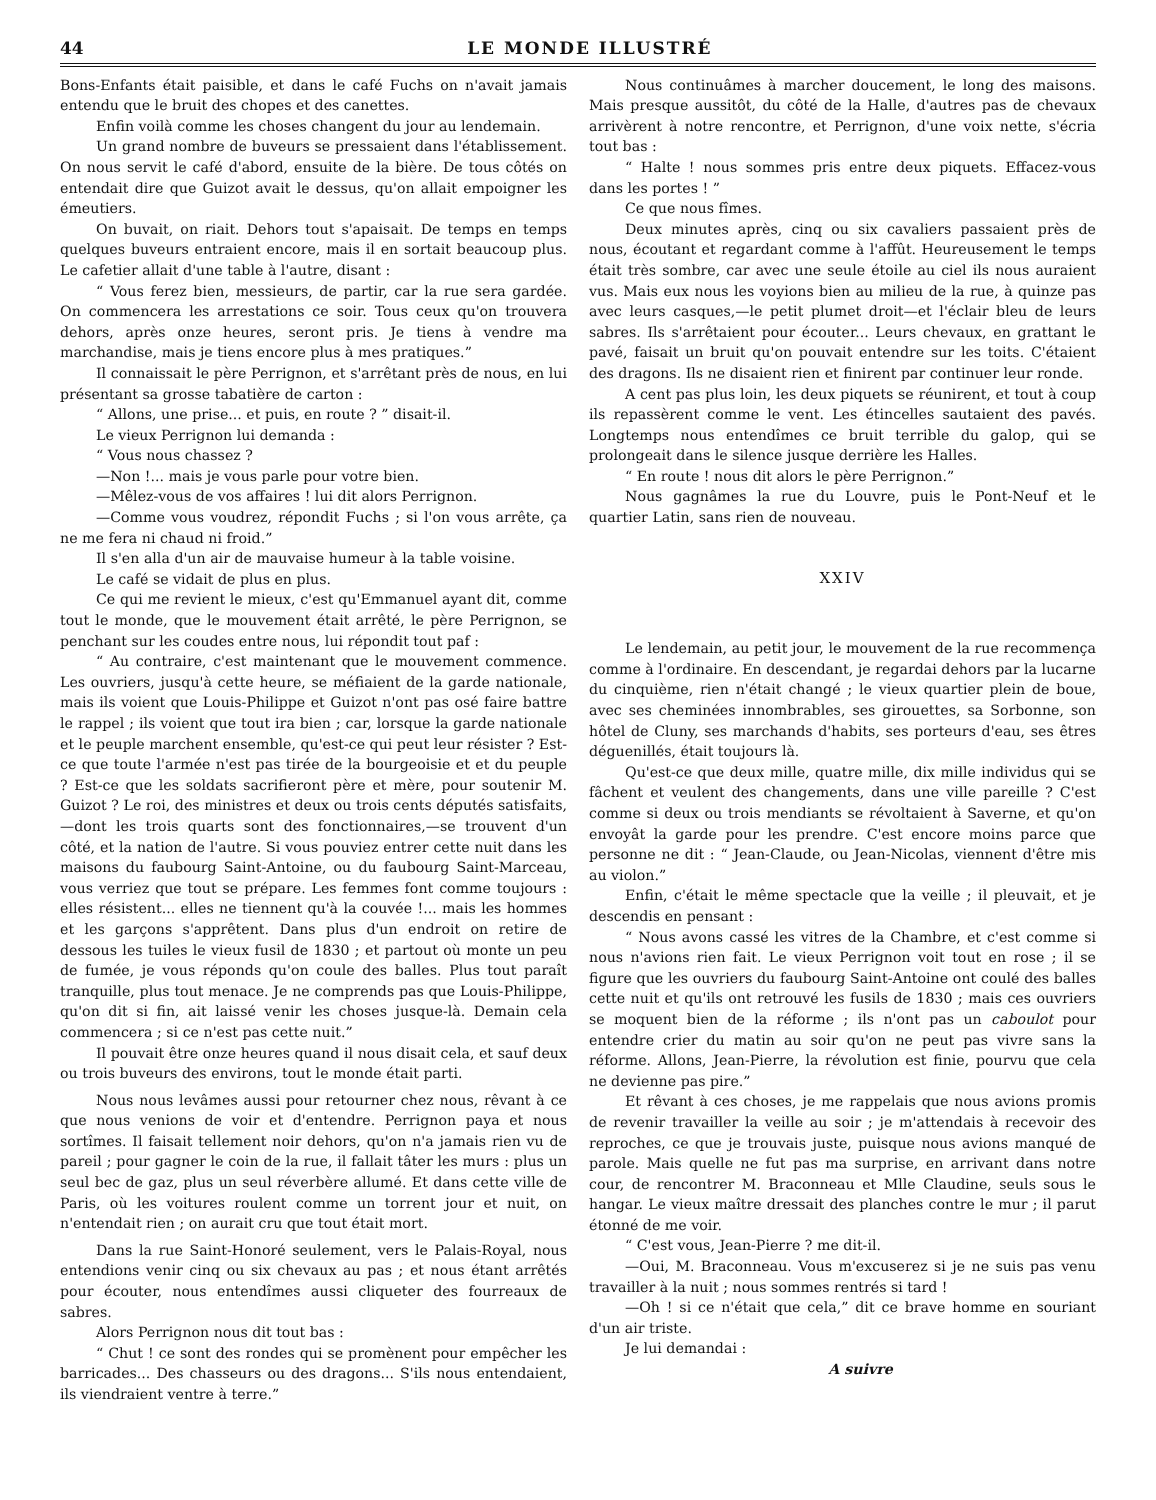44 LE MONDE ILLUSTRÉ
Bons-Enfants était paisible, et dans le café Fuchs on n'avait jamais entendu que le bruit des chopes et des canettes.
Enfin voilà comme les choses changent du jour au lendemain.
Un grand nombre de buveurs se pressaient dans l'établissement. On nous servit le café d'abord, ensuite de la bière. De tous côtés on entendait dire que Guizot avait le dessus, qu'on allait empoigner les émeutiers.
On buvait, on riait. Dehors tout s'apaisait. De temps en temps quelques buveurs entraient encore, mais il en sortait beaucoup plus. Le cafetier allait d'une table à l'autre, disant :
“ Vous ferez bien, messieurs, de partir, car la rue sera gardée. On commencera les arrestations ce soir. Tous ceux qu'on trouvera dehors, après onze heures, seront pris. Je tiens à vendre ma marchandise, mais je tiens encore plus à mes pratiques.”
Il connaissait le père Perrignon, et s'arrêtant près de nous, en lui présentant sa grosse tabatière de carton :
“ Allons, une prise... et puis, en route ? ” disait-il.
Le vieux Perrignon lui demanda :
“ Vous nous chassez ?
—Non !... mais je vous parle pour votre bien.
—Mêlez-vous de vos affaires ! lui dit alors Perrignon.
—Comme vous voudrez, répondit Fuchs ; si l'on vous arrête, ça ne me fera ni chaud ni froid.”
Il s'en alla d'un air de mauvaise humeur à la table voisine.
Le café se vidait de plus en plus.
Ce qui me revient le mieux, c'est qu'Emmanuel ayant dit, comme tout le monde, que le mouvement était arrêté, le père Perrignon, se penchant sur les coudes entre nous, lui répondit tout paf :
“ Au contraire, c'est maintenant que le mouvement commence. Les ouvriers, jusqu'à cette heure, se méfiaient de la garde nationale, mais ils voient que Louis-Philippe et Guizot n'ont pas osé faire battre le rappel ; ils voient que tout ira bien ; car, lorsque la garde nationale et le peuple marchent ensemble, qu'est-ce qui peut leur résister ? Est-ce que toute l'armée n'est pas tirée de la bourgeoisie et et du peuple ? Est-ce que les soldats sacrifieront père et mère, pour soutenir M. Guizot ? Le roi, des ministres et deux ou trois cents députés satisfaits,—dont les trois quarts sont des fonctionnaires,—se trouvent d'un côté, et la nation de l'autre. Si vous pouviez entrer cette nuit dans les maisons du faubourg Saint-Antoine, ou du faubourg Saint-Marceau, vous verriez que tout se prépare. Les femmes font comme toujours : elles résistent... elles ne tiennent qu'à la couvée !... mais les hommes et les garçons s'apprêtent. Dans plus d'un endroit on retire de dessous les tuiles le vieux fusil de 1830 ; et partout où monte un peu de fumée, je vous réponds qu'on coule des balles. Plus tout paraît tranquille, plus tout menace. Je ne comprends pas que Louis-Philippe, qu'on dit si fin, ait laissé venir les choses jusque-là. Demain cela commencera ; si ce n'est pas cette nuit.”
Il pouvait être onze heures quand il nous disait cela, et sauf deux ou trois buveurs des environs, tout le monde était parti.
Nous nous levâmes aussi pour retourner chez nous, rêvant à ce que nous venions de voir et d'entendre. Perrignon paya et nous sortîmes. Il faisait tellement noir dehors, qu'on n'a jamais rien vu de pareil ; pour gagner le coin de la rue, il fallait tâter les murs : plus un seul bec de gaz, plus un seul réverbère allumé. Et dans cette ville de Paris, où les voitures roulent comme un torrent jour et nuit, on n'entendait rien ; on aurait cru que tout était mort.
Dans la rue Saint-Honoré seulement, vers le Palais-Royal, nous entendions venir cinq ou six chevaux au pas ; et nous étant arrêtés pour écouter, nous entendîmes aussi cliqueter des fourreaux de sabres.
Alors Perrignon nous dit tout bas :
“ Chut ! ce sont des rondes qui se promènent pour empêcher les barricades... Des chasseurs ou des dragons... S'ils nous entendaient, ils viendraient ventre à terre.”
Nous continuâmes à marcher doucement, le long des maisons. Mais presque aussitôt, du côté de la Halle, d'autres pas de chevaux arrivèrent à notre rencontre, et Perrignon, d'une voix nette, s'écria tout bas :
“ Halte ! nous sommes pris entre deux piquets. Effacez-vous dans les portes ! ”
Ce que nous fîmes.
Deux minutes après, cinq ou six cavaliers passaient près de nous, écoutant et regardant comme à l'affût. Heureusement le temps était très sombre, car avec une seule étoile au ciel ils nous auraient vus. Mais eux nous les voyions bien au milieu de la rue, à quinze pas avec leurs casques,—le petit plumet droit—et l'éclair bleu de leurs sabres. Ils s'arrêtaient pour écouter... Leurs chevaux, en grattant le pavé, faisait un bruit qu'on pouvait entendre sur les toits. C'étaient des dragons. Ils ne disaient rien et finirent par continuer leur ronde.
A cent pas plus loin, les deux piquets se réunirent, et tout à coup ils repassèrent comme le vent. Les étincelles sautaient des pavés. Longtemps nous entendîmes ce bruit terrible du galop, qui se prolongeait dans le silence jusque derrière les Halles.
“ En route ! nous dit alors le père Perrignon.”
Nous gagnâmes la rue du Louvre, puis le Pont-Neuf et le quartier Latin, sans rien de nouveau.
XXIV
Le lendemain, au petit jour, le mouvement de la rue recommença comme à l'ordinaire. En descendant, je regardai dehors par la lucarne du cinquième, rien n'était changé ; le vieux quartier plein de boue, avec ses cheminées innombrables, ses girouettes, sa Sorbonne, son hôtel de Cluny, ses marchands d'habits, ses porteurs d'eau, ses êtres déguenillés, était toujours là.
Qu'est-ce que deux mille, quatre mille, dix mille individus qui se fâchent et veulent des changements, dans une ville pareille ? C'est comme si deux ou trois mendiants se révoltaient à Saverne, et qu'on envoyât la garde pour les prendre. C'est encore moins parce que personne ne dit : “ Jean-Claude, ou Jean-Nicolas, viennent d'être mis au violon.”
Enfin, c'était le même spectacle que la veille ; il pleuvait, et je descendis en pensant :
“ Nous avons cassé les vitres de la Chambre, et c'est comme si nous n'avions rien fait. Le vieux Perrignon voit tout en rose ; il se figure que les ouvriers du faubourg Saint-Antoine ont coulé des balles cette nuit et qu'ils ont retrouvé les fusils de 1830 ; mais ces ouvriers se moquent bien de la réforme ; ils n'ont pas un caboulot pour entendre crier du matin au soir qu'on ne peut pas vivre sans la réforme. Allons, Jean-Pierre, la révolution est finie, pourvu que cela ne devienne pas pire.”
Et rêvant à ces choses, je me rappelais que nous avions promis de revenir travailler la veille au soir ; je m'attendais à recevoir des reproches, ce que je trouvais juste, puisque nous avions manqué de parole. Mais quelle ne fut pas ma surprise, en arrivant dans notre cour, de rencontrer M. Braconneau et Mlle Claudine, seuls sous le hangar. Le vieux maître dressait des planches contre le mur ; il parut étonné de me voir.
“ C'est vous, Jean-Pierre ? me dit-il.
—Oui, M. Braconneau. Vous m'excuserez si je ne suis pas venu travailler à la nuit ; nous sommes rentrés si tard !
—Oh ! si ce n'était que cela,” dit ce brave homme en souriant d'un air triste.
Je lui demandai :
A suivre